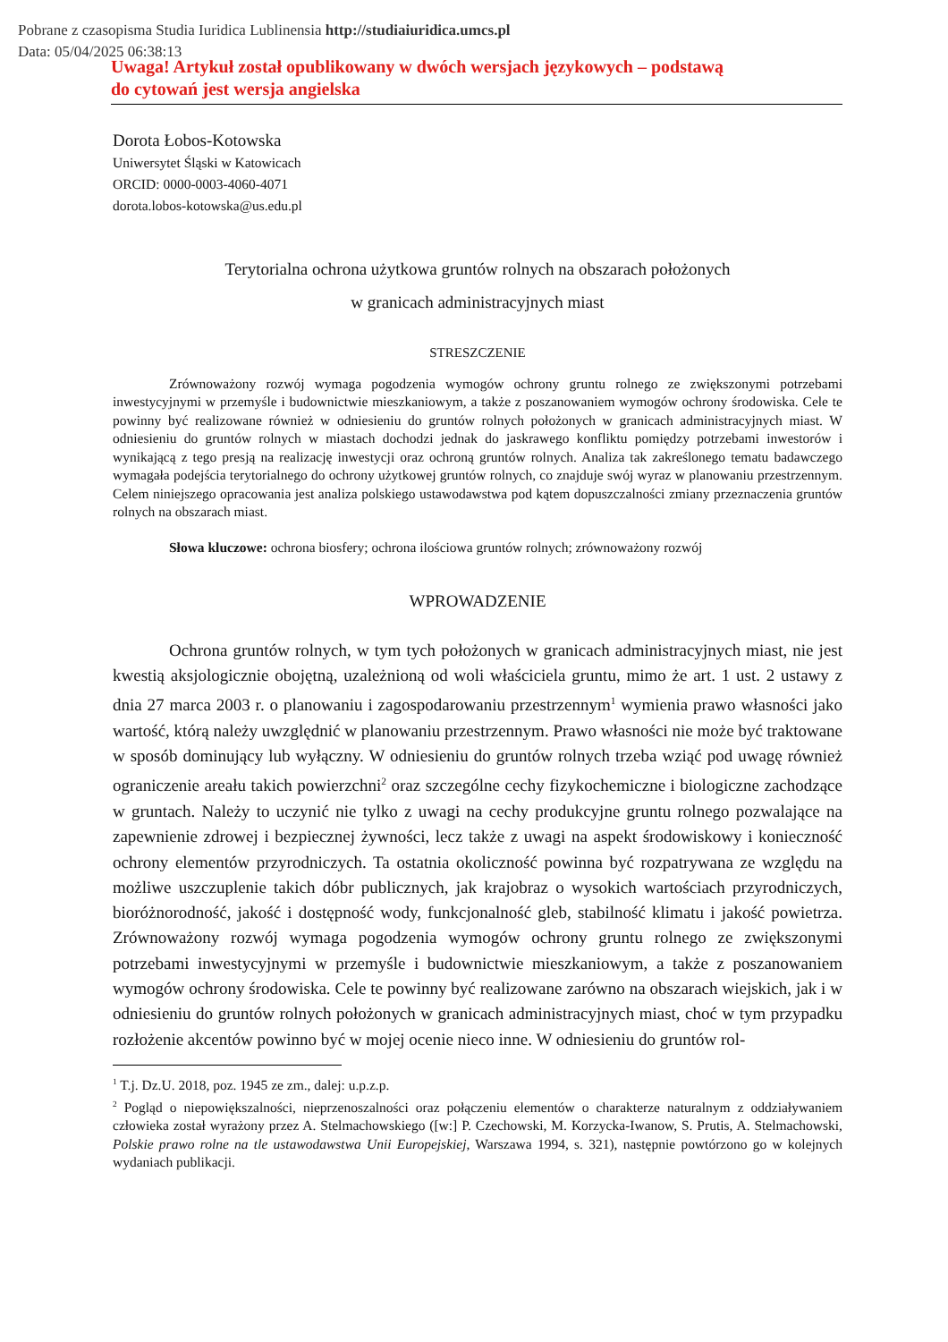Pobrane z czasopisma Studia Iuridica Lublinensia http://studiaiuridica.umcs.pl
Data: 05/04/2025 06:38:13
Uwaga! Artykuł został opublikowany w dwóch wersjach językowych – podstawą
do cytowań jest wersja angielska
Dorota Łobos-Kotowska
Uniwersytet Śląski w Katowicach
ORCID: 0000-0003-4060-4071
dorota.lobos-kotowska@us.edu.pl
Terytorialna ochrona użytkowa gruntów rolnych na obszarach położonych
w granicach administracyjnych miast
STRESZCZENIE
Zrównoważony rozwój wymaga pogodzenia wymogów ochrony gruntu rolnego ze zwiększonymi potrzebami inwestycyjnymi w przemyśle i budownictwie mieszkaniowym, a także z poszanowaniem wymogów ochrony środowiska. Cele te powinny być realizowane również w odniesieniu do gruntów rolnych położonych w granicach administracyjnych miast. W odniesieniu do gruntów rolnych w miastach dochodzi jednak do jaskrawego konfliktu pomiędzy potrzebami inwestorów i wynikającą z tego presją na realizację inwestycji oraz ochroną gruntów rolnych. Analiza tak zakreślonego tematu badawczego wymagała podejścia terytorialnego do ochrony użytkowej gruntów rolnych, co znajduje swój wyraz w planowaniu przestrzennym. Celem niniejszego opracowania jest analiza polskiego ustawodawstwa pod kątem dopuszczalności zmiany przeznaczenia gruntów rolnych na obszarach miast.
Słowa kluczowe: ochrona biosfery; ochrona ilościowa gruntów rolnych; zrównoważony rozwój
WPROWADZENIE
Ochrona gruntów rolnych, w tym tych położonych w granicach administracyjnych miast, nie jest kwestią aksjologicznie obojętną, uzależnioną od woli właściciela gruntu, mimo że art. 1 ust. 2 ustawy z dnia 27 marca 2003 r. o planowaniu i zagospodarowaniu przestrzennym<sup>1</sup> wymienia prawo własności jako wartość, którą należy uwzględnić w planowaniu przestrzennym. Prawo własności nie może być traktowane w sposób dominujący lub wyłączny. W odniesieniu do gruntów rolnych trzeba wziąć pod uwagę również ograniczenie areału takich powierzchni<sup>2</sup> oraz szczególne cechy fizykochemiczne i biologiczne zachodzące w gruntach. Należy to uczynić nie tylko z uwagi na cechy produkcyjne gruntu rolnego pozwalające na zapewnienie zdrowej i bezpiecznej żywności, lecz także z uwagi na aspekt środowiskowy i konieczność ochrony elementów przyrodniczych. Ta ostatnia okoliczność powinna być rozpatrywana ze względu na możliwe uszczuplenie takich dóbr publicznych, jak krajobraz o wysokich wartościach przyrodniczych, bioróżnorodność, jakość i dostępność wody, funkcjonalność gleb, stabilność klimatu i jakość powietrza. Zrównoważony rozwój wymaga pogodzenia wymogów ochrony gruntu rolnego ze zwiększonymi potrzebami inwestycyjnymi w przemyśle i budownictwie mieszkaniowym, a także z poszanowaniem wymogów ochrony środowiska. Cele te powinny być realizowane zarówno na obszarach wiejskich, jak i w odniesieniu do gruntów rolnych położonych w granicach administracyjnych miast, choć w tym przypadku rozłożenie akcentów powinno być w mojej ocenie nieco inne. W odniesieniu do gruntów rol-
<sup>1</sup> T.j. Dz.U. 2018, poz. 1945 ze zm., dalej: u.p.z.p.
<sup>2</sup> Pogląd o niepowiększalności, nieprzenoszalności oraz połączeniu elementów o charakterze naturalnym z oddziaływaniem człowieka został wyrażony przez A. Stelmachowskiego ([w:] P. Czechowski, M. Korzycka-Iwanow, S. Prutis, A. Stelmachowski, Polskie prawo rolne na tle ustawodawstwa Unii Europejskiej, Warszawa 1994, s. 321), następnie powtórzono go w kolejnych wydaniach publikacji.